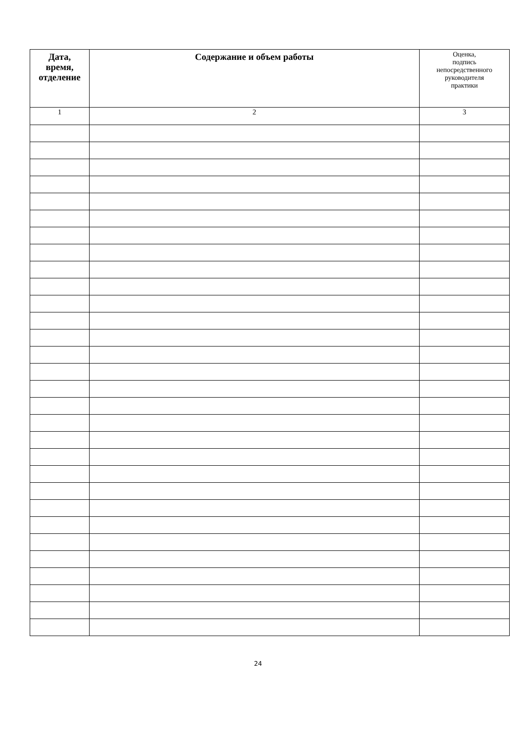| Дата, время, отделение | Содержание и объем работы | Оценка, подпись непосредственного руководителя практики |
| --- | --- | --- |
| 1 | 2 | 3 |
24